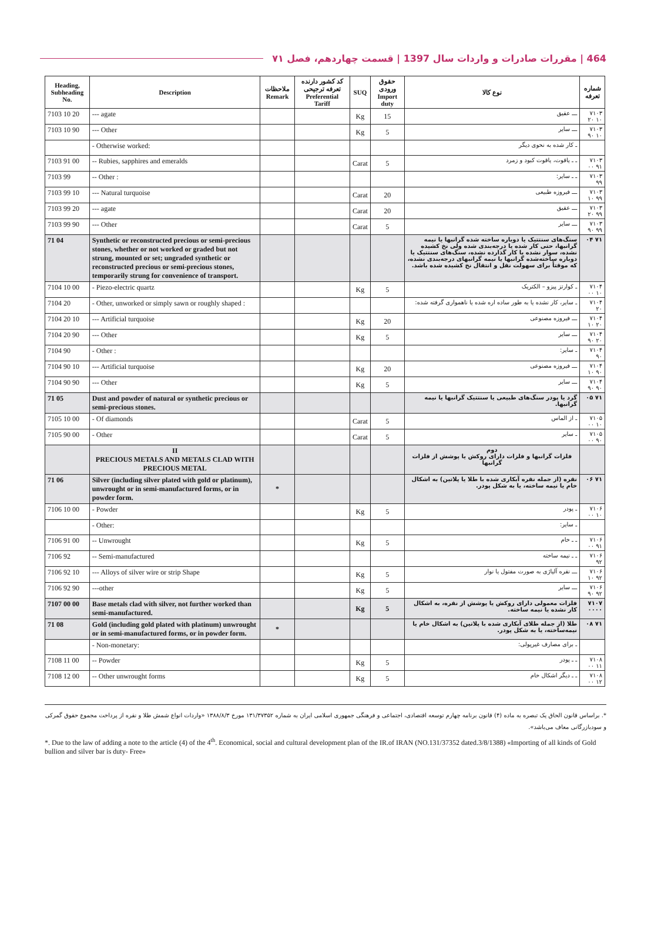464 | مقررات صادرات و واردات سال 1397 | قسمت چهاردهم، فصل ۷۱
| Heading, Subheading No. | Description | ملاحظات Remark | کد کشور دارنده تعرفه ترجیحی Preferential Tariff | SUQ | حقوق ورودی Import duty | نوع کالا | شماره تعرفه |
| --- | --- | --- | --- | --- | --- | --- | --- |
| 7103 10 20 | --- agate | | | Kg | 15 | ـــ عقیق | ۷۱۰۳ ۱۰ ۲۰ |
| 7103 10 90 | --- Other | | | Kg | 5 | ـــ سایر | ۷۱۰۳ ۱۰ ۹۰ |
| | - Otherwise worked: | | | | | ـ کار شده به نحوی دیگر | |
| 7103 91 00 | -- Rubies, sapphires and emeralds | | | Carat | 5 | ـ ـ یاقوت، یاقوت کبود و زمرد | ۷۱۰۳ ۹۱ ۰۰ |
| 7103 99 | -- Other : | | | | | ـ ـ سایر: | ۷۱۰۳ ۹۹ |
| 7103 99 10 | --- Natural turquoise | | | Carat | 20 | ـــ فیروزه طبیعی | ۷۱۰۳ ۹۹ ۱۰ |
| 7103 99 20 | --- agate | | | Carat | 20 | ـــ عقیق | ۷۱۰۳ ۹۹ ۲۰ |
| 7103 99 90 | --- Other | | | Carat | 5 | ـــ سایر | ۷۱۰۳ ۹۹ ۹۰ |
| 71 04 | Synthetic or reconstructed precious or semi-precious stones, whether or not worked or graded but not strung, mounted or set; ungraded synthetic or reconstructed precious or semi-precious stones, temporarily strung for convenience of transport. | | | | | سنگ‌های سنتتیک یا دوباره ساخته شده گرانبها یا نیمه گرانبها، حتی کار شده یا درجه‌بندی شده ولی نخ کشیده نشده، سوار نشده یا کار گذارده نشده، سنگ‌های سنتتیک یا دوباره ساخته‌شده گرانبها یا نیمه گرانبهای درجه‌بندی نشده، که موقتاً برای سهولت نقل و انتقال نخ کشیده شده باشد. | ۷۱ ۰۴ |
| 7104 10 00 | - Piezo-electric quartz | | | Kg | 5 | ـ کوارتز پیزو – الکتریک | ۷۱۰۴ ۱۰ ۰۰ |
| 7104 20 | - Other, unworked or simply sawn or roughly shaped : | | | | | ـ سایر، کار نشده یا به طور ساده اره شده یا ناهمواری گرفته شده: | ۷۱۰۴ ۲۰ |
| 7104 20 10 | --- Artificial turquoise | | | Kg | 20 | ـــ فیروزه مصنوعی | ۷۱۰۴ ۲۰ ۱۰ |
| 7104 20 90 | --- Other | | | Kg | 5 | ـــ سایر | ۷۱۰۴ ۲۰ ۹۰ |
| 7104 90 | - Other : | | | | | ـ سایر: | ۷۱۰۴ ۹۰ |
| 7104 90 10 | --- Artificial turquoise | | | Kg | 20 | ـــ فیروزه مصنوعی | ۷۱۰۴ ۹۰ ۱۰ |
| 7104 90 90 | --- Other | | | Kg | 5 | ـــ سایر | ۷۱۰۴ ۹۰ ۹۰ |
| 71 05 | Dust and powder of natural or synthetic precious or semi-precious stones. | | | | | گرد یا پودر سنگ‌های طبیعی یا سنتتیک گرانبها یا نیمه گرانبها. | ۷۱ ۰۵ |
| 7105 10 00 | - Of diamonds | | | Carat | 5 | ـ از الماس | ۷۱۰۵ ۱۰ ۰۰ |
| 7105 90 00 | - Other | | | Carat | 5 | ـ سایر | ۷۱۰۵ ۹۰ ۰۰ |
| | II PRECIOUS METALS AND METALS CLAD WITH PRECIOUS METAL | | | | | دوم فلزات گرانبها و فلزات دارای روکش یا پوشش از فلزات گرانبها | |
| 71 06 | Silver (including silver plated with gold or platinum), unwrought or in semi-manufactured forms, or in powder form. | * | | | | نقره (از جمله نقره آبکاری شده با طلا یا پلاتین) به اشکال خام یا نیمه ساخته، یا به شکل پودر. | ۷۱ ۰۶ |
| 7106 10 00 | - Powder | | | Kg | 5 | ـ پودر | ۷۱۰۶ ۱۰ ۰۰ |
| | - Other: | | | | | ـ سایر: | |
| 7106 91 00 | -- Unwrought | | | Kg | 5 | ـ ـ خام | ۷۱۰۶ ۹۱ ۰۰ |
| 7106 92 | -- Semi-manufactured | | | | | ـ ـ نیمه ساخته | ۷۱۰۶ ۹۲ |
| 7106 92 10 | --- Alloys of silver wire or strip Shape | | | Kg | 5 | ـــ نقره آلیاژی به صورت مفتول یا نوار | ۷۱۰۶ ۹۲ ۱۰ |
| 7106 92 90 | ---other | | | Kg | 5 | ـــ سایر | ۷۱۰۶ ۹۲ ۹۰ |
| 7107 00 00 | Base metals clad with silver, not further worked than semi-manufactured. | | | Kg | 5 | فلزات معمولی دارای روکش یا پوشش از نقره، به اشکال کار نشده یا نیمه ساخته. | ۷۱۰۷ ۰۰۰۰ |
| 71 08 | Gold (including gold plated with platinum) unwrought or in semi-manufactured forms, or in powder form. | * | | | | طلا (از جمله طلای آبکاری شده با پلاتین) به اشکال خام یا نیمه‌ساخته، یا به شکل پودر. | ۷۱ ۰۸ |
| | - Non-monetary: | | | | | ـ برای مصارف غیرپولی: | |
| 7108 11 00 | -- Powder | | | Kg | 5 | ـ ـ پودر | ۷۱۰۸ ۱۱ ۰۰ |
| 7108 12 00 | -- Other unwrought forms | | | Kg | 5 | ـ ـ دیگر اشکال خام | ۷۱۰۸ ۱۲ ۰۰ |
*. براساس قانون الحاق یک تبصره به ماده (۴) قانون برنامه چهارم توسعه اقتصادی، اجتماعی و فرهنگی جمهوری اسلامی ایران به شماره ۱۳۱/۳۷۳۵۲ مورخ ۱۳۸۸/۸/۳ «واردات انواع شمش طلا و نقره از پرداخت مجموع حقوق گمرکی و سودبازرگانی معاف می‌باشد».
*. Due to the law of adding a note to the article (4) of the 4<sup>th</sup>. Economical, social and cultural development plan of the IR.of IRAN (NO.131/37352 dated.3/8/1388) «Importing of all kinds of Gold bullion and silver bar is duty- Free»